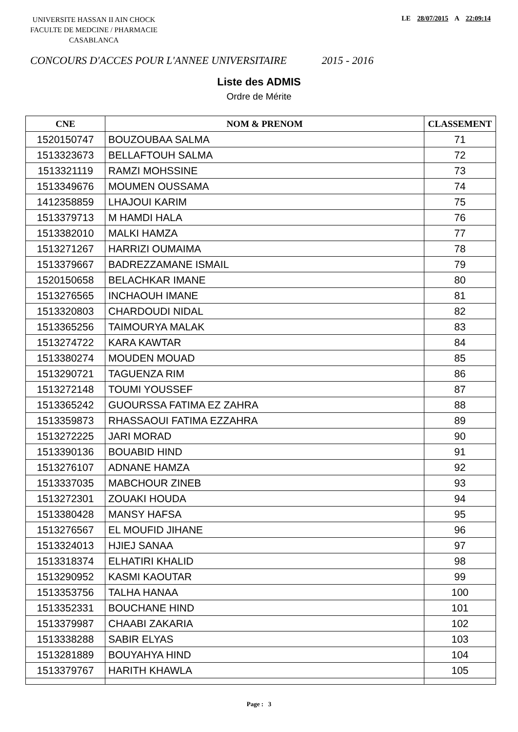UNIVERSITE HASSAN II AIN CHOCK
FACULTE DE MEDCINE / PHARMACIE
CASABLANCA
LE 28/07/2015 A 22:09:14
CONCOURS D'ACCES POUR L'ANNEE UNIVERSITAIRE 2015 - 2016
Liste des ADMIS
Ordre de Mérite
| CNE | NOM & PRENOM | CLASSEMENT |
| --- | --- | --- |
| 1520150747 | BOUZOUBAA SALMA | 71 |
| 1513323673 | BELLAFTOUH SALMA | 72 |
| 1513321119 | RAMZI MOHSSINE | 73 |
| 1513349676 | MOUMEN OUSSAMA | 74 |
| 1412358859 | LHAJOUI KARIM | 75 |
| 1513379713 | M HAMDI HALA | 76 |
| 1513382010 | MALKI HAMZA | 77 |
| 1513271267 | HARRIZI OUMAIMA | 78 |
| 1513379667 | BADREZZAMANE ISMAIL | 79 |
| 1520150658 | BELACHKAR IMANE | 80 |
| 1513276565 | INCHAOUH IMANE | 81 |
| 1513320803 | CHARDOUDI NIDAL | 82 |
| 1513365256 | TAIMOURYA MALAK | 83 |
| 1513274722 | KARA KAWTAR | 84 |
| 1513380274 | MOUDEN MOUAD | 85 |
| 1513290721 | TAGUENZA RIM | 86 |
| 1513272148 | TOUMI YOUSSEF | 87 |
| 1513365242 | GUOURSSA FATIMA EZ ZAHRA | 88 |
| 1513359873 | RHASSAOUI FATIMA EZZAHRA | 89 |
| 1513272225 | JARI MORAD | 90 |
| 1513390136 | BOUABID HIND | 91 |
| 1513276107 | ADNANE HAMZA | 92 |
| 1513337035 | MABCHOUR ZINEB | 93 |
| 1513272301 | ZOUAKI HOUDA | 94 |
| 1513380428 | MANSY HAFSA | 95 |
| 1513276567 | EL MOUFID JIHANE | 96 |
| 1513324013 | HJIEJ SANAA | 97 |
| 1513318374 | ELHATIRI KHALID | 98 |
| 1513290952 | KASMI KAOUTAR | 99 |
| 1513353756 | TALHA HANAA | 100 |
| 1513352331 | BOUCHANE HIND | 101 |
| 1513379987 | CHAABI ZAKARIA | 102 |
| 1513338288 | SABIR ELYAS | 103 |
| 1513281889 | BOUYAHYA HIND | 104 |
| 1513379767 | HARITH KHAWLA | 105 |
Page : 3